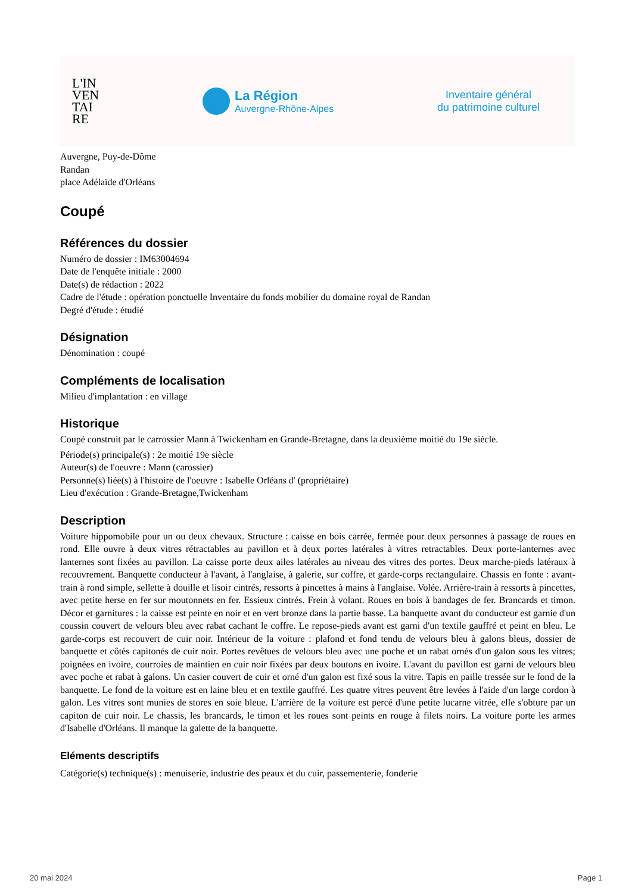L'IN
VEN
TAI
RE
La Région
Auvergne-Rhône-Alpes
Inventaire général
du patrimoine culturel
Auvergne, Puy-de-Dôme
Randan
place Adélaïde d'Orléans
Coupé
Références du dossier
Numéro de dossier : IM63004694
Date de l'enquête initiale : 2000
Date(s) de rédaction : 2022
Cadre de l'étude : opération ponctuelle Inventaire du fonds mobilier du domaine royal de Randan
Degré d'étude : étudié
Désignation
Dénomination : coupé
Compléments de localisation
Milieu d'implantation : en village
Historique
Coupé construit par le carrossier Mann à Twickenham en Grande-Bretagne, dans la deuxième moitié du 19e siècle.
Période(s) principale(s) : 2e moitié 19e siècle
Auteur(s) de l'oeuvre : Mann (carossier)
Personne(s) liée(s) à l'histoire de l'oeuvre : Isabelle Orléans d' (propriétaire)
Lieu d'exécution : Grande-Bretagne,Twickenham
Description
Voiture hippomobile pour un ou deux chevaux. Structure : caisse en bois carrée, fermée pour deux personnes à passage de roues en rond. Elle ouvre à deux vitres rétractables au pavillon et à deux portes latérales à vitres retractables. Deux porte-lanternes avec lanternes sont fixées au pavillon. La caisse porte deux ailes latérales au niveau des vitres des portes. Deux marche-pieds latéraux à recouvrement. Banquette conducteur à l'avant, à l'anglaise, à galerie, sur coffre, et garde-corps rectangulaire. Chassis en fonte : avant-train à rond simple, sellette à douille et lisoir cintrés, ressorts à pincettes à mains à l'anglaise. Volée. Arrière-train à ressorts à pincettes, avec petite herse en fer sur moutonnets en fer. Essieux cintrés. Frein à volant. Roues en bois à bandages de fer. Brancards et timon. Décor et garnitures : la caisse est peinte en noir et en vert bronze dans la partie basse. La banquette avant du conducteur est garnie d'un coussin couvert de velours bleu avec rabat cachant le coffre. Le repose-pieds avant est garni d'un textile gauffré et peint en bleu. Le garde-corps est recouvert de cuir noir. Intérieur de la voiture : plafond et fond tendu de velours bleu à galons bleus, dossier de banquette et côtés capitonés de cuir noir. Portes revêtues de velours bleu avec une poche et un rabat ornés d'un galon sous les vitres; poignées en ivoire, courroies de maintien en cuir noir fixées par deux boutons en ivoire. L'avant du pavillon est garni de velours bleu avec poche et rabat à galons. Un casier couvert de cuir et orné d'un galon est fixé sous la vitre. Tapis en paille tressée sur le fond de la banquette. Le fond de la voiture est en laine bleu et en textile gauffré. Les quatre vitres peuvent être levées à l'aide d'un large cordon à galon. Les vitres sont munies de stores en soie bleue. L'arrière de la voiture est percé d'une petite lucarne vitrée, elle s'obture par un capiton de cuir noir. Le chassis, les brancards, le timon et les roues sont peints en rouge à filets noirs. La voiture porte les armes d'Isabelle d'Orléans. Il manque la galette de la banquette.
Eléments descriptifs
Catégorie(s) technique(s) : menuiserie, industrie des peaux et du cuir, passementerie, fonderie
20 mai 2024 Page 1